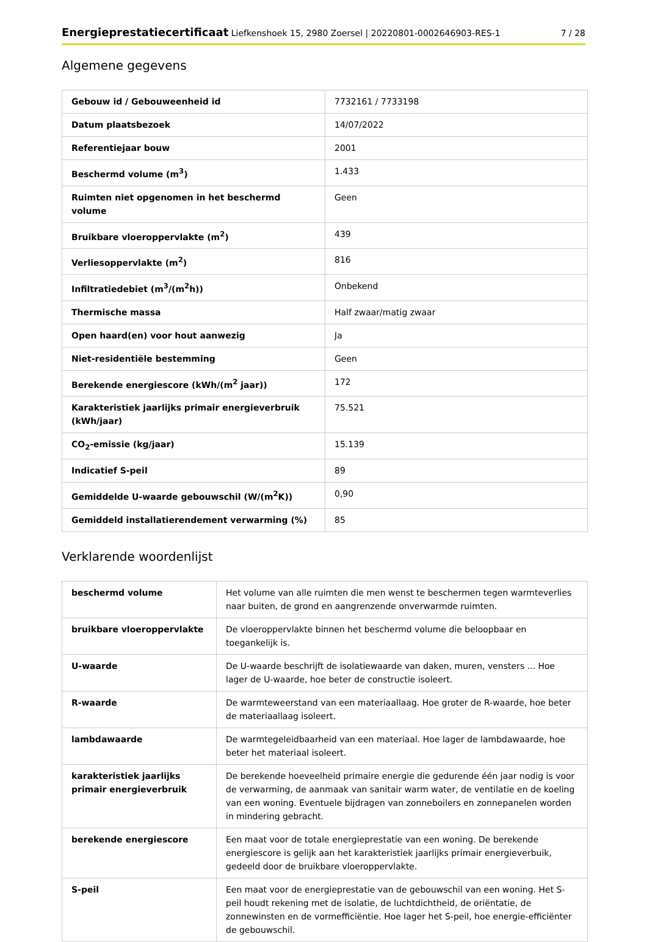Energieprestatiecertificaat Liefkenshoek 15, 2980 Zoersel | 20220801-0002646903-RES-1 7 / 28
Algemene gegevens
| Gebouw id / Gebouweenheid id | 7732161 / 7733198 |
| Datum plaatsbezoek | 14/07/2022 |
| Referentiejaar bouw | 2001 |
| Beschermd volume (m<sup>3</sup>) | 1.433 |
| Ruimten niet opgenomen in het beschermd volume | Geen |
| Bruikbare vloeroppervlakte (m<sup>2</sup>) | 439 |
| Verliesoppervlakte (m<sup>2</sup>) | 816 |
| Infiltratiedebiet (m<sup>3</sup>/(m<sup>2</sup>h)) | Onbekend |
| Thermische massa | Half zwaar/matig zwaar |
| Open haard(en) voor hout aanwezig | Ja |
| Niet-residentiële bestemming | Geen |
| Berekende energiescore (kWh/(m<sup>2</sup> jaar)) | 172 |
| Karakteristiek jaarlijks primair energieverbruik (kWh/jaar) | 75.521 |
| CO<sub>2</sub>-emissie (kg/jaar) | 15.139 |
| Indicatief S-peil | 89 |
| Gemiddelde U-waarde gebouwschil (W/(m<sup>2</sup>K)) | 0,90 |
| Gemiddeld installatierendement verwarming (%) | 85 |
Verklarende woordenlijst
| beschermd volume | Het volume van alle ruimten die men wenst te beschermen tegen warmteverlies naar buiten, de grond en aangrenzende onverwarmde ruimten. |
| bruikbare vloeroppervlakte | De vloeroppervlakte binnen het beschermd volume die beloopbaar en toegankelijk is. |
| U-waarde | De U-waarde beschrijft de isolatiewaarde van daken, muren, vensters ... Hoe lager de U-waarde, hoe beter de constructie isoleert. |
| R-waarde | De warmteweerstand van een materiaallaag. Hoe groter de R-waarde, hoe beter de materiaallaag isoleert. |
| lambdawaarde | De warmtegeleidbaarheid van een materiaal. Hoe lager de lambdawaarde, hoe beter het materiaal isoleert. |
| karakteristiek jaarlijks primair energieverbruik | De berekende hoeveelheid primaire energie die gedurende één jaar nodig is voor de verwarming, de aanmaak van sanitair warm water, de ventilatie en de koeling van een woning. Eventuele bijdragen van zonneboilers en zonnepanelen worden in mindering gebracht. |
| berekende energiescore | Een maat voor de totale energieprestatie van een woning. De berekende energiescore is gelijk aan het karakteristiek jaarlijks primair energieverbuik, gedeeld door de bruikbare vloeroppervlakte. |
| S-peil | Een maat voor de energieprestatie van de gebouwschil van een woning. Het S-peil houdt rekening met de isolatie, de luchtdichtheid, de oriëntatie, de zonnewinsten en de vormefficiëntie. Hoe lager het S-peil, hoe energie-efficiënter de gebouwschil. |